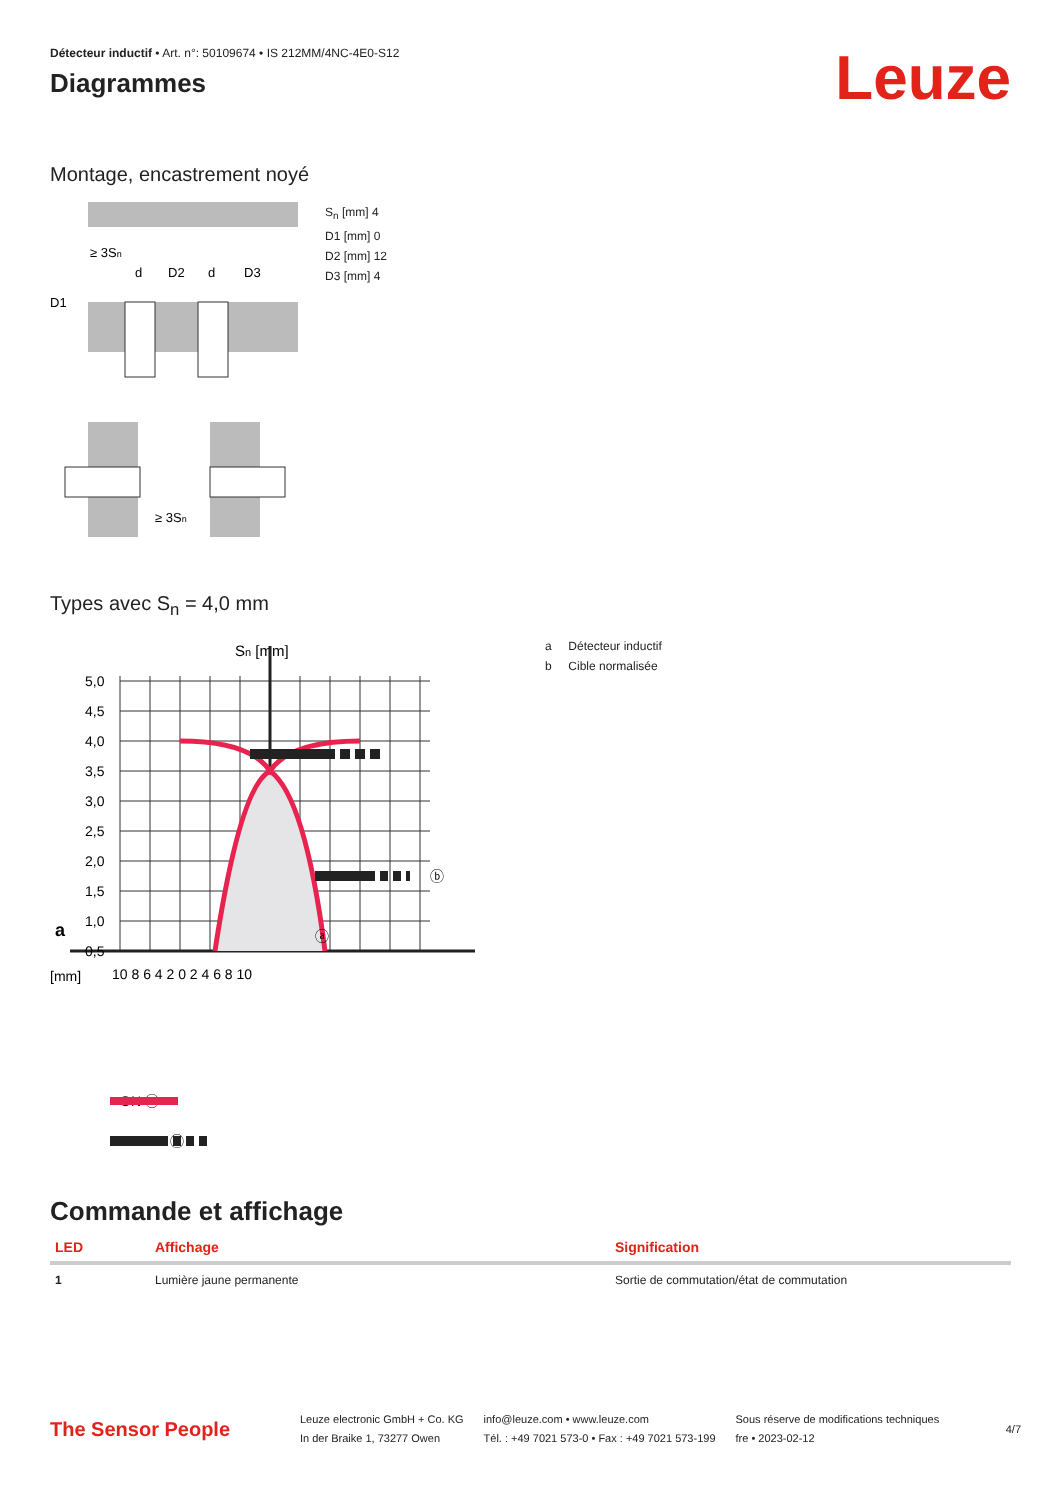Détecteur inductif • Art. n°: 50109674 • IS 212MM/4NC-4E0-S12
Diagrammes
Leuze
Montage, encastrement noyé
≥ 3Sn
d
D2
d
D3
D1
≥ 3Sn
S<sub>n</sub> [mm] 4
D1 [mm] 0
D2 [mm] 12
D3 [mm] 4
Types avec S<sub>n</sub> = 4,0 mm
Sn [mm]
5,0
4,5
4,0
3,5
3,0
2,5
2,0
1,5
1,0
0,5
[mm]
10 8 6 4 2 0 2 4 6 8 10
ⓑ
ⓐ
ON ⓐ
ⓑ
a
a Détecteur inductif
b Cible normalisée
Commande et affichage
| LED | Affichage | Signification |
| --- | --- | --- |
| 1 | Lumière jaune permanente | Sortie de commutation/état de commutation |
The Sensor People
Leuze electronic GmbH + Co. KG
In der Braike 1, 73277 Owen
info@leuze.com • www.leuze.com
Tél. : +49 7021 573-0 • Fax : +49 7021 573-199
Sous réserve de modifications techniques
fre • 2023-02-12
4/7